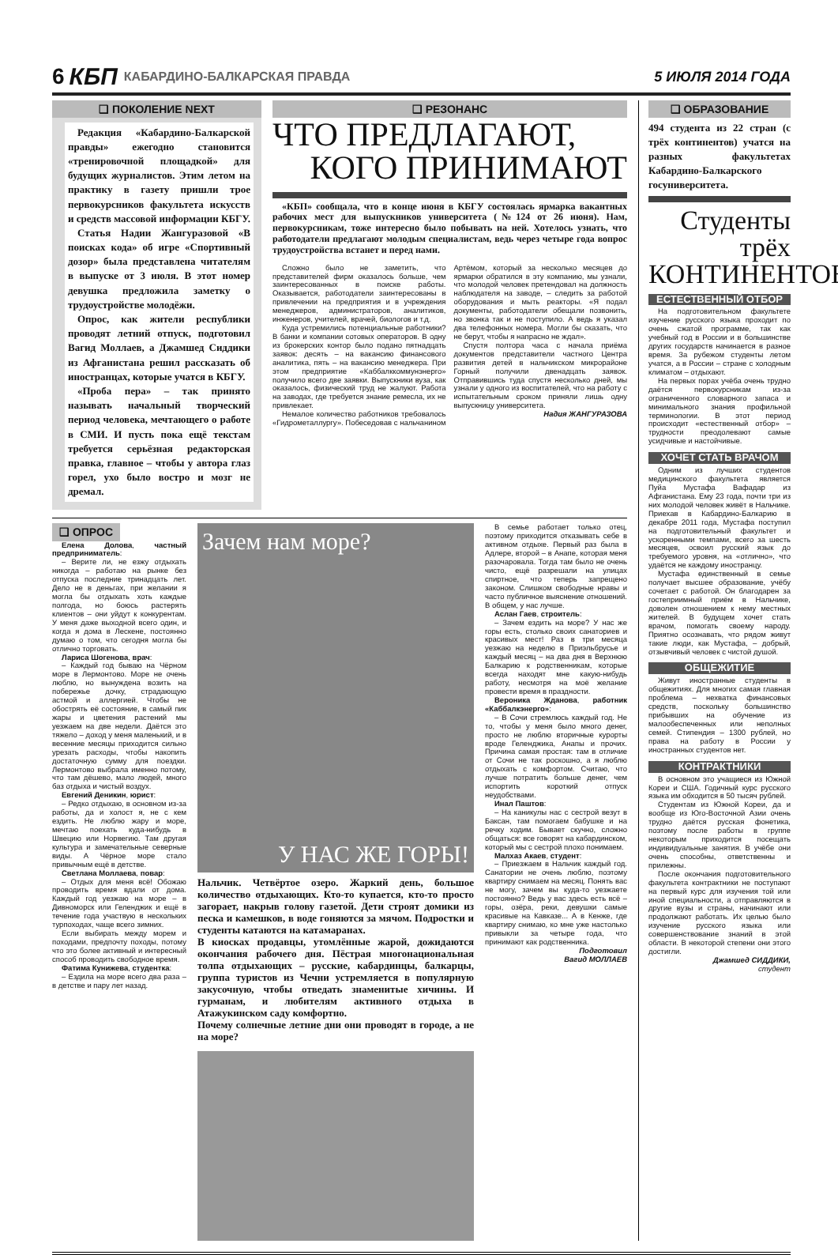6 КБП КАБАРДИНО-БАЛКАРСКАЯ ПРАВДА 5 ИЮЛЯ 2014 ГОДА
❑ ПОКОЛЕНИЕ NEXT
Редакция «Кабардино-Балкарской правды» ежегодно становится «тренировочной площадкой» для будущих журналистов. Этим летом на практику в газету пришли трое первокурсников факультета искусств и средств массовой информации КБГУ.
Статья Надии Жангуразовой «В поисках кода» об игре «Спортивный дозор» была представлена читателям в выпуске от 3 июля. В этот номер девушка предложила заметку о трудоустройстве молодёжи.
Опрос, как жители республики проводят летний отпуск, подготовил Вагид Моллаев, а Джамшед Сиддики из Афганистана решил рассказать об иностранцах, которые учатся в КБГУ.
«Проба пера» – так принято называть начальный творческий период человека, мечтающего о работе в СМИ. И пусть пока ещё текстам требуется серьёзная редакторская правка, главное – чтобы у автора глаз горел, ухо было востро и мозг не дремал.
❑ РЕЗОНАНС
ЧТО ПРЕДЛАГАЮТ,
КОГО ПРИНИМАЮТ
«КБП» сообщала, что в конце июня в КБГУ состоялась ярмарка вакантных рабочих мест для выпускников университета (№124 от 26 июня). Нам, первокурсникам, тоже интересно было побывать на ней. Хотелось узнать, что работодатели предлагают молодым специалистам, ведь через четыре года вопрос трудоустройства встанет и перед нами.
Сложно было не заметить, что представителей фирм оказалось больше, чем заинтересованных в поиске работы. Оказывается, работодатели заинтересованы в привлечении на предприятия и в учреждения менеджеров, администраторов, аналитиков, инженеров, учителей, врачей, биологов и т.д.
Куда устремились потенциальные работники? В банки и компании сотовых операторов. В одну из брокерских контор было подано пятнадцать заявок: десять – на вакансию финансового аналитика, пять – на вакансию менеджера. При этом предприятие «Каббалккоммунэнерго» получило всего две заявки. Выпускники вуза, как оказалось, физический труд не жалуют. Работа на заводах, где требуется знание ремесла, их не привлекает.
Немалое количество работников требовалось «Гидрометаллургу». Побеседовав с нальчанином Артёмом, который за несколько месяцев до ярмарки обратился в эту компанию, мы узнали, что молодой человек претендовал на должность наблюдателя на заводе, – следить за работой оборудования и мыть реакторы. «Я подал документы, работодатели обещали позвонить, но звонка так и не поступило. А ведь я указал два телефонных номера. Могли бы сказать, что не берут, чтобы я напрасно не ждал».
Спустя полтора часа с начала приёма документов представители частного Центра развития детей в нальчикском микрорайоне Горный получили двенадцать заявок. Отправившись туда спустя несколько дней, мы узнали у одного из воспитателей, что на работу с испытательным сроком приняли лишь одну выпускницу университета.
Надия ЖАНГУРАЗОВА
❑ ОПРОС
Елена Долова, частный предприниматель:
– Верите ли, не езжу отдыхать никогда – работаю на рынке без отпуска последние тринадцать лет. Дело не в деньгах, при желании я могла бы отдыхать хоть каждые полгода, но боюсь растерять клиентов – они уйдут к конкурентам. У меня даже выходной всего один, и когда я дома в Лескене, постоянно думаю о том, что сегодня могла бы отлично торговать.
Лариса Шогенова, врач:
– Каждый год бываю на Чёрном море в Лермонтово. Море не очень люблю, но вынуждена возить на побережье дочку, страдающую астмой и аллергией. Чтобы не обострять её состояние, в самый пик жары и цветения растений мы уезжаем на две недели. Даётся это тяжело – доход у меня маленький, и в весенние месяцы приходится сильно урезать расходы, чтобы накопить достаточную сумму для поездки. Лермонтово выбрала именно потому, что там дёшево, мало людей, много баз отдыха и чистый воздух.
Евгений Деникин, юрист:
– Редко отдыхаю, в основном из-за работы, да и холост я, не с кем ездить. Не люблю жару и море, мечтаю поехать куда-нибудь в Швецию или Норвегию. Там другая культура и замечательные северные виды. А Чёрное море стало привычным ещё в детстве.
Светлана Моллаева, повар:
– Отдых для меня всё! Обожаю проводить время вдали от дома. Каждый год уезжаю на море – в Дивноморск или Геленджик и ещё в течение года участвую в нескольких турпоходах, чаще всего зимних.
Если выбирать между морем и походами, предпочту походы, потому что это более активный и интересный способ проводить свободное время.
Фатима Кунижева, студентка:
– Ездила на море всего два раза – в детстве и пару лет назад.
Зачем нам море?
У НАС ЖЕ ГОРЫ!
Нальчик. Четвёртое озеро. Жаркий день, большое количество отдыхающих. Кто-то купается, кто-то просто загорает, накрыв голову газетой. Дети строят домики из песка и камешков, в воде гоняются за мячом. Подростки и студенты катаются на катамаранах.
В киосках продавцы, утомлённые жарой, дожидаются окончания рабочего дня. Пёстрая многонациональная толпа отдыхающих – русские, кабардинцы, балкарцы, группа туристов из Чечни устремляется в популярную закусочную, чтобы отведать знаменитые хичины. И гурманам, и любителям активного отдыха в Атажукинском саду комфортно.
Почему солнечные летние дни они проводят в городе, а не на море?
В семье работает только отец, поэтому приходится отказывать себе в активном отдыхе. Первый раз была в Адлере, второй – в Анапе, которая меня разочаровала. Тогда там было не очень чисто, ещё разрешали на улицах спиртное, что теперь запрещено законом. Слишком свободные нравы и часто публичное выяснение отношений. В общем, у нас лучше.
Аслан Гаев, строитель:
– Зачем ездить на море? У нас же горы есть, столько своих санаториев и красивых мест! Раз в три месяца уезжаю на неделю в Приэльбрусье и каждый месяц – на два дня в Верхнюю Балкарию к родственникам, которые всегда находят мне какую-нибудь работу, несмотря на моё желание провести время в праздности.
Вероника Жданова, работник «Каббалкэнерго»:
– В Сочи стремлюсь каждый год. Не то, чтобы у меня было много денег, просто не люблю вторичные курорты вроде Геленджика, Анапы и прочих. Причина самая простая: там в отличие от Сочи не так роскошно, а я люблю отдыхать с комфортом. Считаю, что лучше потратить больше денег, чем испортить короткий отпуск неудобствами.
Инал Паштов:
– На каникулы нас с сестрой везут в Баксан, там помогаем бабушке и на речку ходим. Бывает скучно, сложно общаться: все говорят на кабардинском, который мы с сестрой плохо понимаем.
Малхаз Акаев, студент:
– Приезжаем в Нальчик каждый год. Санатории не очень люблю, поэтому квартиру снимаем на месяц. Понять вас не могу, зачем вы куда-то уезжаете постоянно? Ведь у вас здесь есть всё – горы, озёра, реки, девушки самые красивые на Кавказе... А в Кенже, где квартиру снимаю, ко мне уже настолько привыкли за четыре года, что принимают как родственника.
Подготовил
Вагид МОЛЛАЕВ
❑ ОБРАЗОВАНИЕ
494 студента из 22 стран (с трёх континентов) учатся на разных факультетах Кабардино-Балкарского госуниверситета.
Студенты трёх КОНТИНЕНТОВ
ЕСТЕСТВЕННЫЙ ОТБОР
На подготовительном факультете изучение русского языка проходит по очень сжатой программе, так как учебный год в России и в большинстве других государств начинается в разное время. За рубежом студенты летом учатся, а в России – стране с холодным климатом – отдыхают.
На первых порах учёба очень трудно даётся первокурсникам из-за ограниченного словарного запаса и минимального знания профильной терминологии. В этот период происходит «естественный отбор» – трудности преодолевают самые усидчивые и настойчивые.
ХОЧЕТ СТАТЬ ВРАЧОМ
Одним из лучших студентов медицинского факультета является Пуйа Мустафа Вафадар из Афганистана. Ему 23 года, почти три из них молодой человек живёт в Нальчике. Приехав в Кабардино-Балкарию в декабре 2011 года, Мустафа поступил на подготовительный факультет и ускоренными темпами, всего за шесть месяцев, освоил русский язык до требуемого уровня, на «отлично», что удаётся не каждому иностранцу.
Мустафа единственный в семье получает высшее образование, учёбу сочетает с работой. Он благодарен за гостеприимный приём в Нальчике, доволен отношением к нему местных жителей. В будущем хочет стать врачом, помогать своему народу. Приятно осознавать, что рядом живут такие люди, как Мустафа, – добрый, отзывчивый человек с чистой душой.
ОБЩЕЖИТИЕ
Живут иностранные студенты в общежитиях. Для многих самая главная проблема – нехватка финансовых средств, поскольку большинство прибывших на обучение из малообеспеченных или неполных семей. Стипендия – 1300 рублей, но права на работу в России у иностранных студентов нет.
КОНТРАКТНИКИ
В основном это учащиеся из Южной Кореи и США. Годичный курс русского языка им обходится в 50 тысяч рублей.
Студентам из Южной Кореи, да и вообще из Юго-Восточной Азии очень трудно даётся русская фонетика, поэтому после работы в группе некоторым приходится посещать индивидуальные занятия. В учёбе они очень способны, ответственны и прилежны.
После окончания подготовительного факультета контрактники не поступают на первый курс для изучения той или иной специальности, а отправляются в другие вузы и страны, начинают или продолжают работать. Их целью было изучение русского языка или совершенствование знаний в этой области. В некоторой степени они этого достигли.
Джамшед СИДДИКИ,
студент